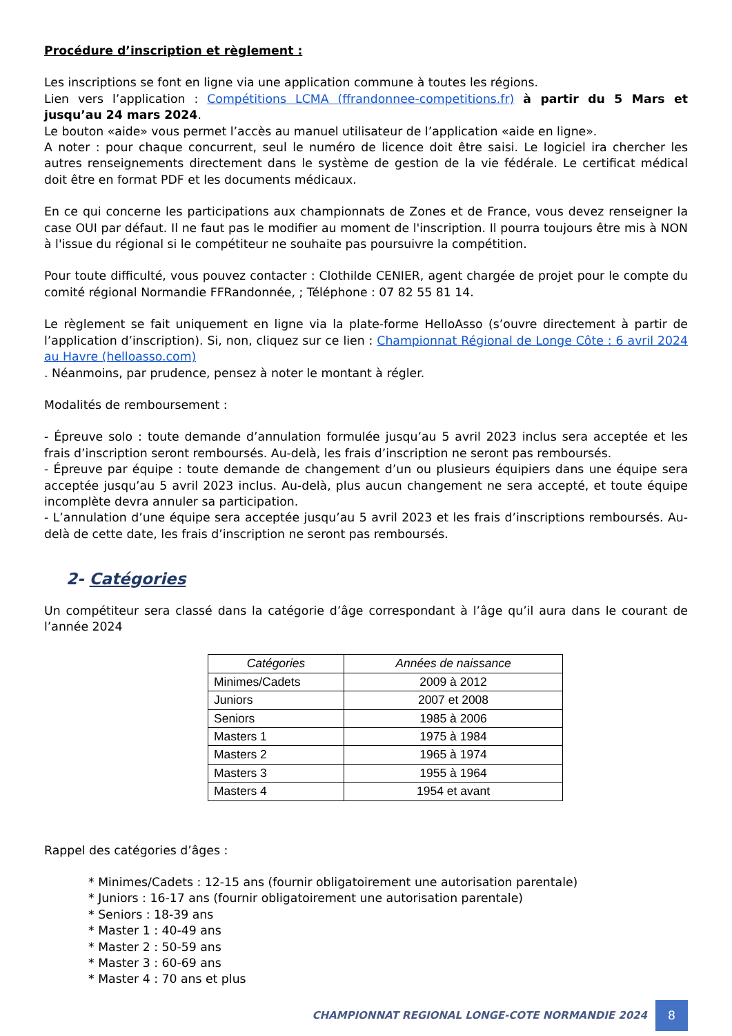Procédure d’inscription et règlement :
Les inscriptions se font en ligne via une application commune à toutes les régions.
Lien vers l’application : Compétitions LCMA (ffrandonnee-competitions.fr) à partir du 5 Mars et jusqu’au 24 mars 2024.
Le bouton «aide» vous permet l’accès au manuel utilisateur de l’application «aide en ligne».
A noter : pour chaque concurrent, seul le numéro de licence doit être saisi. Le logiciel ira chercher les autres renseignements directement dans le système de gestion de la vie fédérale. Le certificat médical doit être en format PDF et les documents médicaux.
En ce qui concerne les participations aux championnats de Zones et de France, vous devez renseigner la case OUI par défaut. Il ne faut pas le modifier au moment de l'inscription. Il pourra toujours être mis à NON à l'issue du régional si le compétiteur ne souhaite pas poursuivre la compétition.
Pour toute difficulté, vous pouvez contacter : Clothilde CENIER, agent chargée de projet pour le compte du comité régional Normandie FFRandonnée, ; Téléphone : 07 82 55 81 14.
Le règlement se fait uniquement en ligne via la plate-forme HelloAsso (s’ouvre directement à partir de l’application d’inscription). Si, non, cliquez sur ce lien : Championnat Régional de Longe Côte : 6 avril 2024 au Havre (helloasso.com)
. Néanmoins, par prudence, pensez à noter le montant à régler.
Modalités de remboursement :
- Épreuve solo : toute demande d’annulation formulée jusqu’au 5 avril 2023 inclus sera acceptée et les frais d’inscription seront remboursés. Au-delà, les frais d’inscription ne seront pas remboursés.
- Épreuve par équipe : toute demande de changement d’un ou plusieurs équipiers dans une équipe sera acceptée jusqu’au 5 avril 2023 inclus. Au-delà, plus aucun changement ne sera accepté, et toute équipe incomplète devra annuler sa participation.
- L’annulation d’une équipe sera acceptée jusqu’au 5 avril 2023 et les frais d’inscriptions remboursés. Au-delà de cette date, les frais d’inscription ne seront pas remboursés.
2- Catégories
Un compétiteur sera classé dans la catégorie d’âge correspondant à l’âge qu’il aura dans le courant de l’année 2024
| Catégories | Années de naissance |
| --- | --- |
| Minimes/Cadets | 2009 à 2012 |
| Juniors | 2007 et 2008 |
| Seniors | 1985 à 2006 |
| Masters 1 | 1975 à 1984 |
| Masters 2 | 1965 à 1974 |
| Masters 3 | 1955 à 1964 |
| Masters 4 | 1954 et avant |
Rappel des catégories d’âges :
* Minimes/Cadets : 12-15 ans (fournir obligatoirement une autorisation parentale)
* Juniors : 16-17 ans (fournir obligatoirement une autorisation parentale)
* Seniors : 18-39 ans
* Master 1 : 40-49 ans
* Master 2 : 50-59 ans
* Master 3 : 60-69 ans
* Master 4 : 70 ans et plus
CHAMPIONNAT REGIONAL LONGE-COTE NORMANDIE 2024
8